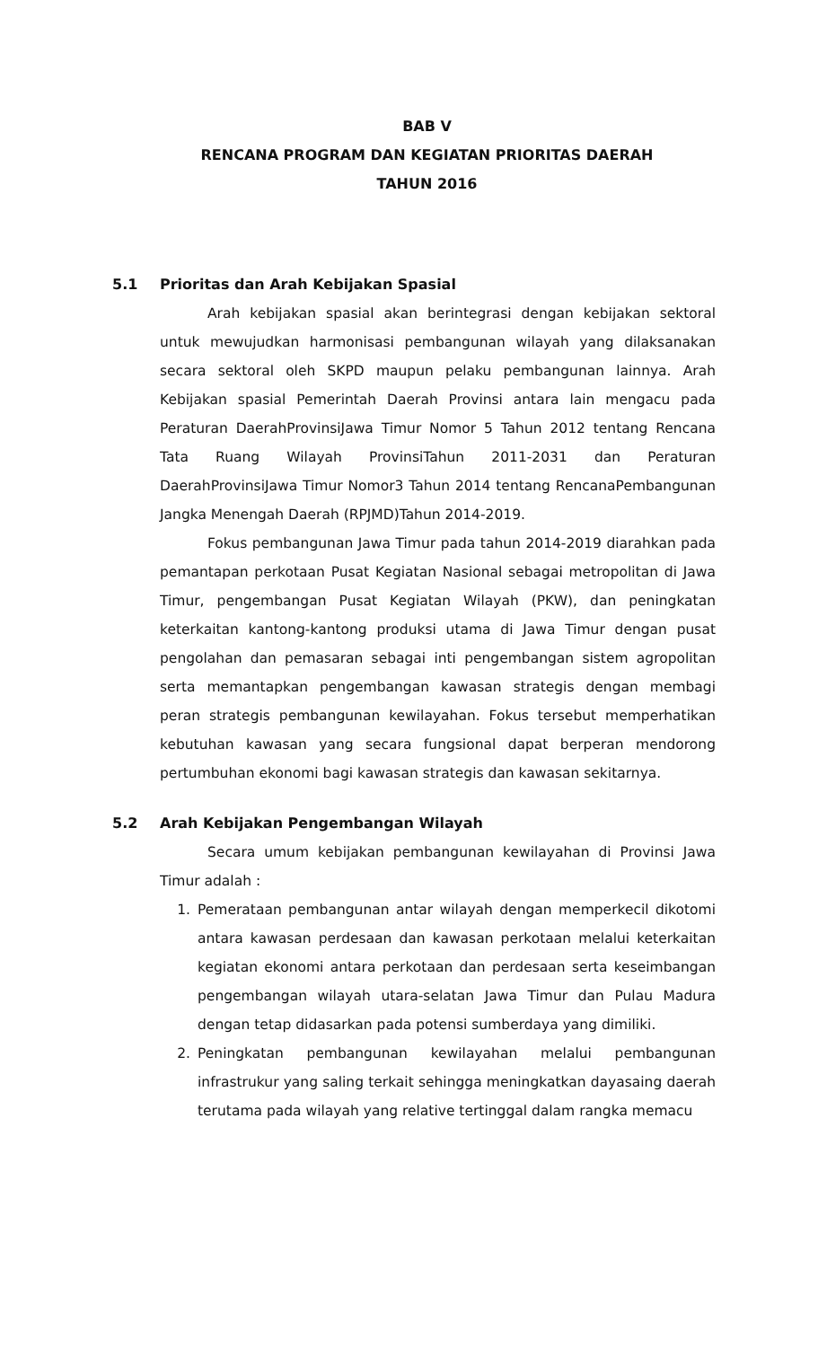BAB V
RENCANA PROGRAM DAN KEGIATAN PRIORITAS DAERAH
TAHUN 2016
5.1 Prioritas dan Arah Kebijakan Spasial
Arah kebijakan spasial akan berintegrasi dengan kebijakan sektoral untuk mewujudkan harmonisasi pembangunan wilayah yang dilaksanakan secara sektoral oleh SKPD maupun pelaku pembangunan lainnya. Arah Kebijakan spasial Pemerintah Daerah Provinsi antara lain mengacu pada Peraturan DaerahProvinsiJawa Timur Nomor 5 Tahun 2012 tentang Rencana Tata Ruang Wilayah ProvinsiTahun 2011-2031 dan Peraturan DaerahProvinsiJawa Timur Nomor3 Tahun 2014 tentang RencanaPembangunan Jangka Menengah Daerah (RPJMD)Tahun 2014-2019.
Fokus pembangunan Jawa Timur pada tahun 2014-2019 diarahkan pada pemantapan perkotaan Pusat Kegiatan Nasional sebagai metropolitan di Jawa Timur, pengembangan Pusat Kegiatan Wilayah (PKW), dan peningkatan keterkaitan kantong-kantong produksi utama di Jawa Timur dengan pusat pengolahan dan pemasaran sebagai inti pengembangan sistem agropolitan serta memantapkan pengembangan kawasan strategis dengan membagi peran strategis pembangunan kewilayahan. Fokus tersebut memperhatikan kebutuhan kawasan yang secara fungsional dapat berperan mendorong pertumbuhan ekonomi bagi kawasan strategis dan kawasan sekitarnya.
5.2 Arah Kebijakan Pengembangan Wilayah
Secara umum kebijakan pembangunan kewilayahan di Provinsi Jawa Timur adalah :
1. Pemerataan pembangunan antar wilayah dengan memperkecil dikotomi antara kawasan perdesaan dan kawasan perkotaan melalui keterkaitan kegiatan ekonomi antara perkotaan dan perdesaan serta keseimbangan pengembangan wilayah utara-selatan Jawa Timur dan Pulau Madura dengan tetap didasarkan pada potensi sumberdaya yang dimiliki.
2. Peningkatan pembangunan kewilayahan melalui pembangunan infrastrukur yang saling terkait sehingga meningkatkan dayasaing daerah terutama pada wilayah yang relative tertinggal dalam rangka memacu